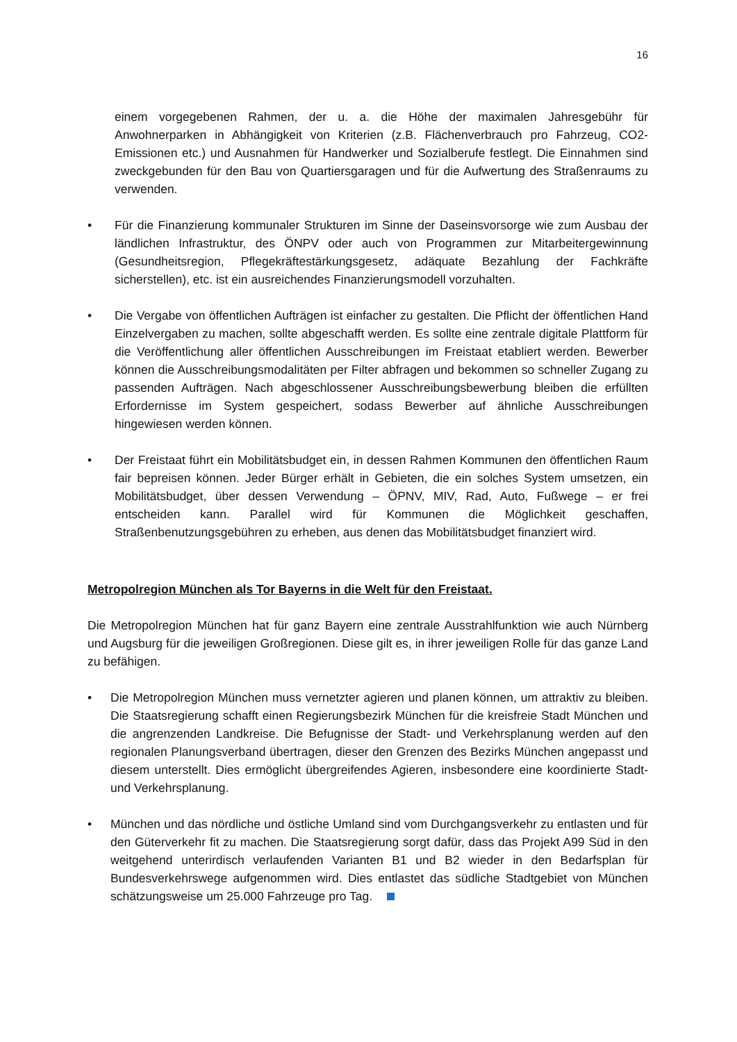16
einem vorgegebenen Rahmen, der u. a. die Höhe der maximalen Jahresgebühr für Anwohnerparken in Abhängigkeit von Kriterien (z.B. Flächenverbrauch pro Fahrzeug, CO2-Emissionen etc.) und Ausnahmen für Handwerker und Sozialberufe festlegt. Die Einnahmen sind zweckgebunden für den Bau von Quartiersgaragen und für die Aufwertung des Straßenraums zu verwenden.
• Für die Finanzierung kommunaler Strukturen im Sinne der Daseinsvorsorge wie zum Ausbau der ländlichen Infrastruktur, des ÖNPV oder auch von Programmen zur Mitarbeitergewinnung (Gesundheitsregion, Pflegekräftestärkungsgesetz, adäquate Bezahlung der Fachkräfte sicherstellen), etc. ist ein ausreichendes Finanzierungsmodell vorzuhalten.
• Die Vergabe von öffentlichen Aufträgen ist einfacher zu gestalten. Die Pflicht der öffentlichen Hand Einzelvergaben zu machen, sollte abgeschafft werden. Es sollte eine zentrale digitale Plattform für die Veröffentlichung aller öffentlichen Ausschreibungen im Freistaat etabliert werden. Bewerber können die Ausschreibungsmodalitäten per Filter abfragen und bekommen so schneller Zugang zu passenden Aufträgen. Nach abgeschlossener Ausschreibungsbewerbung bleiben die erfüllten Erfordernisse im System gespeichert, sodass Bewerber auf ähnliche Ausschreibungen hingewiesen werden können.
• Der Freistaat führt ein Mobilitätsbudget ein, in dessen Rahmen Kommunen den öffentlichen Raum fair bepreisen können. Jeder Bürger erhält in Gebieten, die ein solches System umsetzen, ein Mobilitätsbudget, über dessen Verwendung – ÖPNV, MIV, Rad, Auto, Fußwege – er frei entscheiden kann. Parallel wird für Kommunen die Möglichkeit geschaffen, Straßenbenutzungsgebühren zu erheben, aus denen das Mobilitätsbudget finanziert wird.
Metropolregion München als Tor Bayerns in die Welt für den Freistaat.
Die Metropolregion München hat für ganz Bayern eine zentrale Ausstrahlfunktion wie auch Nürnberg und Augsburg für die jeweiligen Großregionen. Diese gilt es, in ihrer jeweiligen Rolle für das ganze Land zu befähigen.
• Die Metropolregion München muss vernetzter agieren und planen können, um attraktiv zu bleiben. Die Staatsregierung schafft einen Regierungsbezirk München für die kreisfreie Stadt München und die angrenzenden Landkreise. Die Befugnisse der Stadt- und Verkehrsplanung werden auf den regionalen Planungsverband übertragen, dieser den Grenzen des Bezirks München angepasst und diesem unterstellt. Dies ermöglicht übergreifendes Agieren, insbesondere eine koordinierte Stadt- und Verkehrsplanung.
• München und das nördliche und östliche Umland sind vom Durchgangsverkehr zu entlasten und für den Güterverkehr fit zu machen. Die Staatsregierung sorgt dafür, dass das Projekt A99 Süd in den weitgehend unterirdisch verlaufenden Varianten B1 und B2 wieder in den Bedarfsplan für Bundesverkehrswege aufgenommen wird. Dies entlastet das südliche Stadtgebiet von München schätzungsweise um 25.000 Fahrzeuge pro Tag.